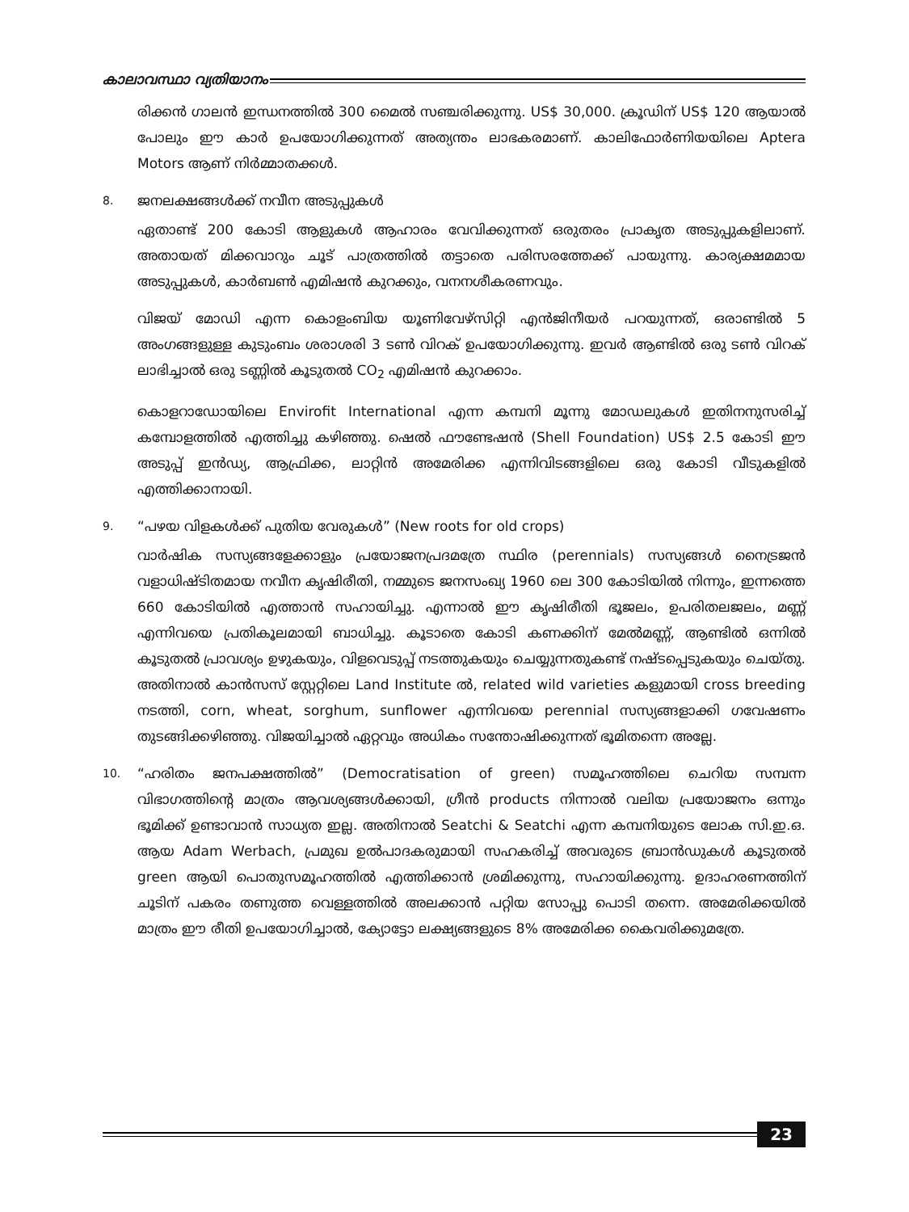കാലാവസ്ഥാ വ്യതിയാനം
രിക്കൻ ഗാലൻ ഇന്ധനത്തിൽ 300 മൈൽ സഞ്ചരിക്കുന്നു. US$ 30,000. ക്രൂഡിന് US$ 120 ആയാൽ പോലും ഈ കാർ ഉപയോഗിക്കുന്നത് അത്യന്തം ലാഭകരമാണ്. കാലിഫോർണിയയിലെ Aptera Motors ആണ് നിർമ്മാതക്കൾ.
8. ജനലക്ഷങ്ങൾക്ക് നവീന അടുപ്പുകൾ
ഏതാണ്ട് 200 കോടി ആളുകൾ ആഹാരം വേവിക്കുന്നത് ഒരുതരം പ്രാകൃത അടുപ്പുകളിലാണ്. അതായത് മിക്കവാറും ചൂട് പാത്രത്തിൽ തട്ടാതെ പരിസരത്തേക്ക് പായുന്നു. കാര്യക്ഷമമായ അടുപ്പുകൾ, കാർബൺ എമിഷൻ കുറക്കും, വനനശീകരണവും.
വിജയ് മോഡി എന്ന കൊളംബിയ യൂണിവേഴ്സിറ്റി എൻജിനീയർ പറയുന്നത്, ഒരാണ്ടിൽ 5 അംഗങ്ങളുള്ള കുടുംബം ശരാശരി 3 ടൺ വിറക് ഉപയോഗിക്കുന്നു. ഇവർ ആണ്ടിൽ ഒരു ടൺ വിറക് ലാഭിച്ചാൽ ഒരു ടണ്ണിൽ കൂടുതൽ CO<sub>2</sub> എമിഷൻ കുറക്കാം.
കൊളറാഡോയിലെ Envirofit International എന്ന കമ്പനി മൂന്നു മോഡലുകൾ ഇതിനനുസരിച്ച് കമ്പോളത്തിൽ എത്തിച്ചു കഴിഞ്ഞു. ഷെൽ ഫൗണ്ടേഷൻ (Shell Foundation) US$ 2.5 കോടി ഈ അടുപ്പ് ഇൻഡ്യ, ആഫ്രിക്ക, ലാറ്റിൻ അമേരിക്ക എന്നിവിടങ്ങളിലെ ഒരു കോടി വീടുകളിൽ എത്തിക്കാനായി.
9. “പഴയ വിളകൾക്ക് പുതിയ വേരുകൾ” (New roots for old crops)
വാർഷിക സസ്യങ്ങളേക്കാളും പ്രയോജനപ്രദമത്രേ സ്ഥിര (perennials) സസ്യങ്ങൾ നൈട്രജൻ വളാധിഷ്ടിതമായ നവീന കൃഷിരീതി, നമ്മുടെ ജനസംഖ്യ 1960 ലെ 300 കോടിയിൽ നിന്നും, ഇന്നത്തെ 660 കോടിയിൽ എത്താൻ സഹായിച്ചു. എന്നാൽ ഈ കൃഷിരീതി ഭൂജലം, ഉപരിതലജലം, മണ്ണ് എന്നിവയെ പ്രതികൂലമായി ബാധിച്ചു. കൂടാതെ കോടി കണക്കിന് മേൽമണ്ണ്, ആണ്ടിൽ ഒന്നിൽ കൂടുതൽ പ്രാവശ്യം ഉഴുകയും, വിളവെടുപ്പ് നടത്തുകയും ചെയ്യുന്നതുകണ്ട് നഷ്ടപ്പെടുകയും ചെയ്തു. അതിനാൽ കാൻസസ് സ്റ്റേറ്റിലെ Land Institute ൽ, related wild varieties കളുമായി cross breeding നടത്തി, corn, wheat, sorghum, sunflower എന്നിവയെ perennial സസ്യങ്ങളാക്കി ഗവേഷണം തുടങ്ങിക്കഴിഞ്ഞു. വിജയിച്ചാൽ ഏറ്റവും അധികം സന്തോഷിക്കുന്നത് ഭൂമിതന്നെ അല്ലേ.
10. “ഹരിതം ജനപക്ഷത്തിൽ” (Democratisation of green) സമൂഹത്തിലെ ചെറിയ സമ്പന്ന വിഭാഗത്തിന്റെ മാത്രം ആവശ്യങ്ങൾക്കായി, ഗ്രീൻ products നിന്നാൽ വലിയ പ്രയോജനം ഒന്നും ഭൂമിക്ക് ഉണ്ടാവാൻ സാധ്യത ഇല്ല. അതിനാൽ Seatchi & Seatchi എന്ന കമ്പനിയുടെ ലോക സി.ഇ.ഒ. ആയ Adam Werbach, പ്രമുഖ ഉൽപാദകരുമായി സഹകരിച്ച് അവരുടെ ബ്രാൻഡുകൾ കൂടുതൽ green ആയി പൊതുസമൂഹത്തിൽ എത്തിക്കാൻ ശ്രമിക്കുന്നു, സഹായിക്കുന്നു. ഉദാഹരണത്തിന് ചൂടിന് പകരം തണുത്ത വെള്ളത്തിൽ അലക്കാൻ പറ്റിയ സോപ്പു പൊടി തന്നെ. അമേരിക്കയിൽ മാത്രം ഈ രീതി ഉപയോഗിച്ചാൽ, ക്യോട്ടോ ലക്ഷ്യങ്ങളുടെ 8% അമേരിക്ക കൈവരിക്കുമത്രേ.
23